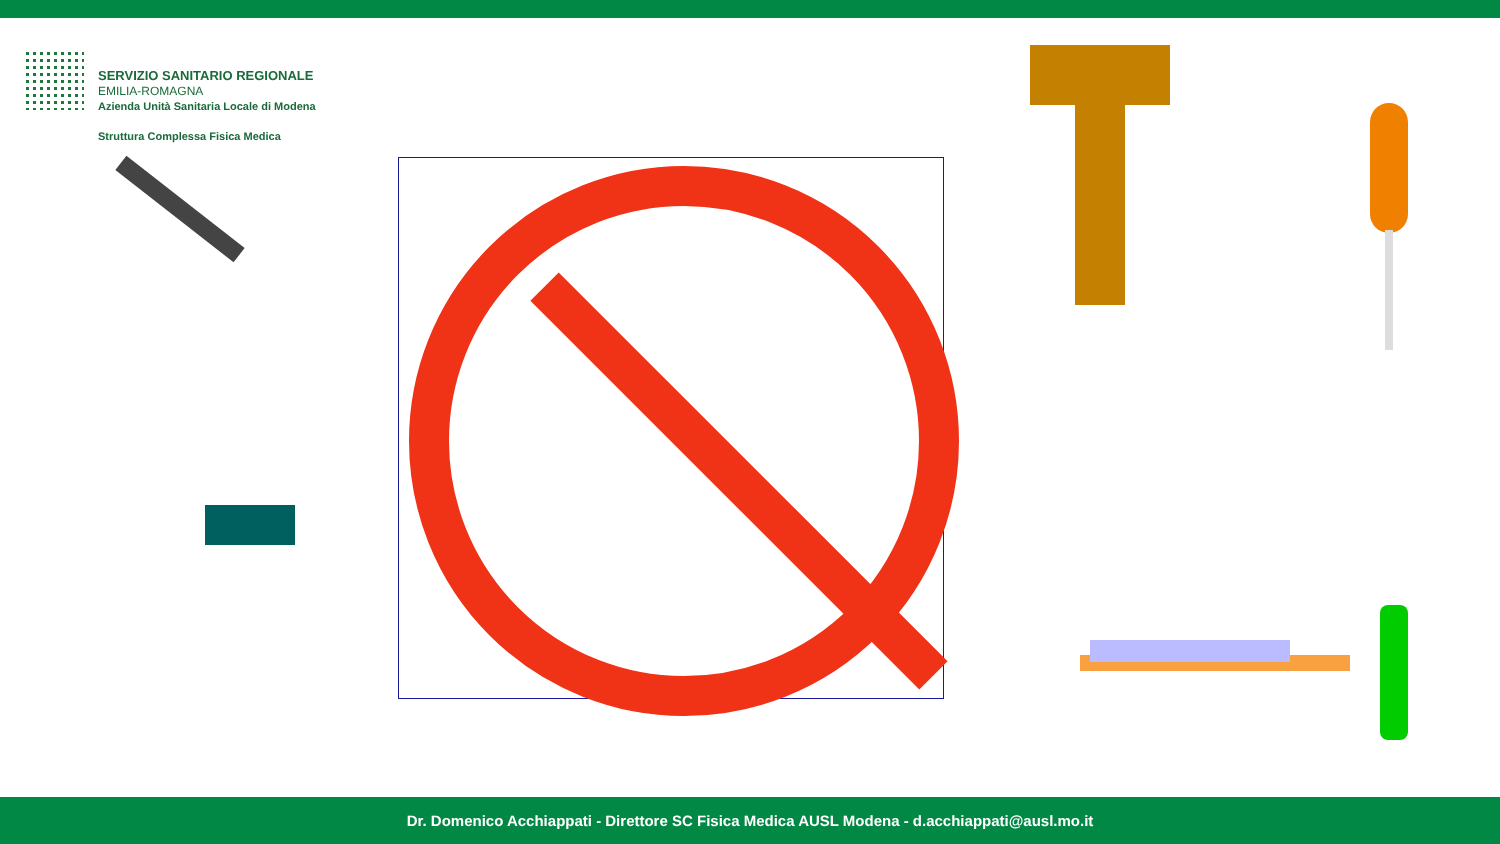SERVIZIO SANITARIO REGIONALE
EMILIA-ROMAGNA
Azienda Unità Sanitaria Locale di Modena
Struttura Complessa Fisica Medica
Dr. Domenico Acchiappati - Direttore SC Fisica Medica AUSL Modena - d.acchiappati@ausl.mo.it